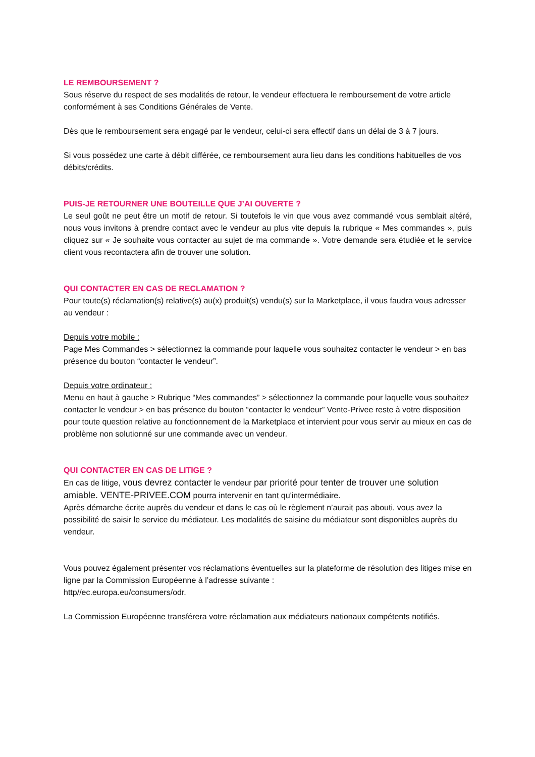LE REMBOURSEMENT ?
Sous réserve du respect de ses modalités de retour, le vendeur effectuera le remboursement de votre article conformément à ses Conditions Générales de Vente.
Dès que le remboursement sera engagé par le vendeur, celui-ci sera effectif dans un délai de 3 à 7 jours.
Si vous possédez une carte à débit différée, ce remboursement aura lieu dans les conditions habituelles de vos débits/crédits.
PUIS-JE RETOURNER UNE BOUTEILLE QUE J’AI OUVERTE ?
Le seul goût ne peut être un motif de retour. Si toutefois le vin que vous avez commandé vous semblait altéré, nous vous invitons à prendre contact avec le vendeur au plus vite depuis la rubrique « Mes commandes », puis cliquez sur « Je souhaite vous contacter au sujet de ma commande ». Votre demande sera étudiée et le service client vous recontactera afin de trouver une solution.
QUI CONTACTER EN CAS DE RECLAMATION ?
Pour toute(s) réclamation(s) relative(s) au(x) produit(s) vendu(s) sur la Marketplace, il vous faudra vous adresser au vendeur :
Depuis votre mobile :
Page Mes Commandes > sélectionnez la commande pour laquelle vous souhaitez contacter le vendeur > en bas présence du bouton “contacter le vendeur”.
Depuis votre ordinateur :
Menu en haut à gauche > Rubrique “Mes commandes” > sélectionnez la commande pour laquelle vous souhaitez contacter le vendeur > en bas présence du bouton “contacter le vendeur” Vente-Privee reste à votre disposition pour toute question relative au fonctionnement de la Marketplace et intervient pour vous servir au mieux en cas de problème non solutionné sur une commande avec un vendeur.
QUI CONTACTER EN CAS DE LITIGE ?
En cas de litige, vous devrez contacter le vendeur par priorité pour tenter de trouver une solution amiable. VENTE-PRIVEE.COM pourra intervenir en tant qu'intermédiaire.
Après démarche écrite auprès du vendeur et dans le cas où le règlement n’aurait pas abouti, vous avez la possibilité de saisir le service du médiateur. Les modalités de saisine du médiateur sont disponibles auprès du vendeur.
Vous pouvez également présenter vos réclamations éventuelles sur la plateforme de résolution des litiges mise en ligne par la Commission Européenne à l’adresse suivante :
http//ec.europa.eu/consumers/odr.
La Commission Européenne transférera votre réclamation aux médiateurs nationaux compétents notifiés.